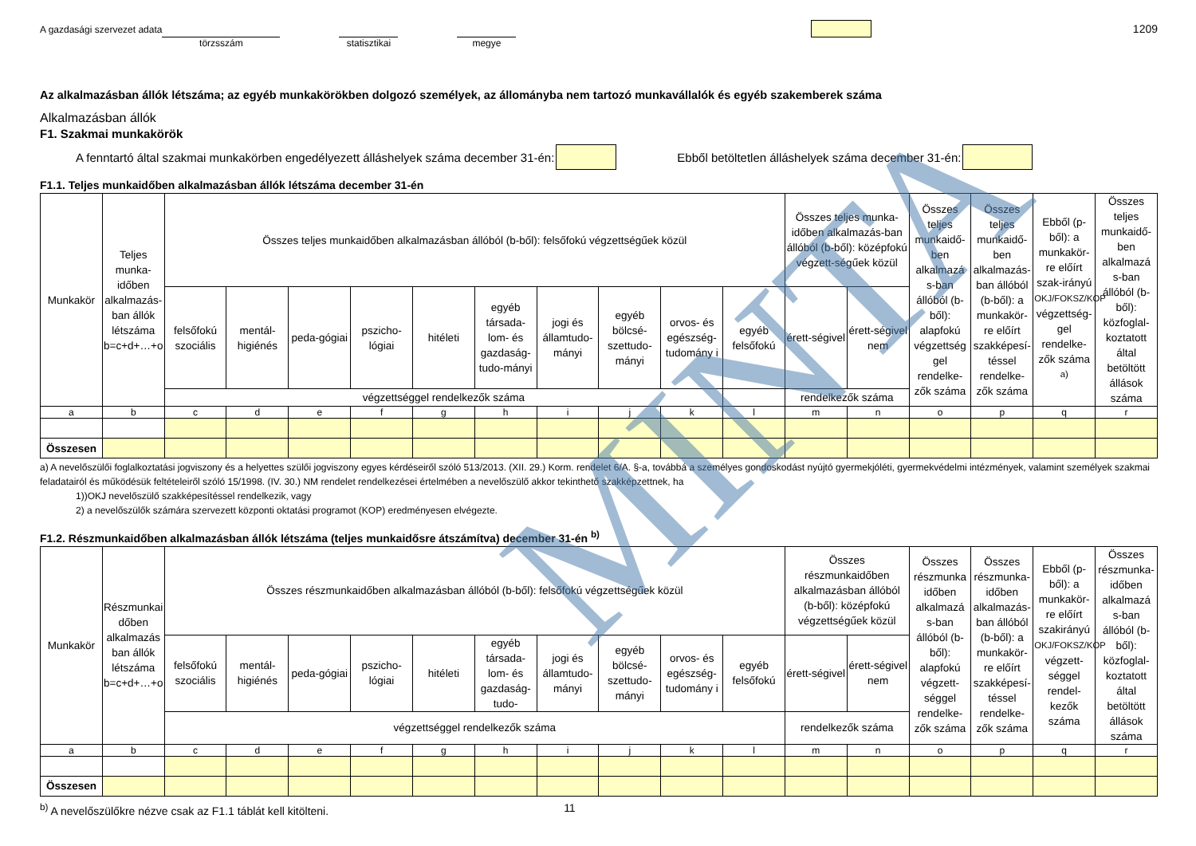A gazdasági szervezet adata törzsszám statisztikai megye 1209
Az alkalmazásban állók létszáma; az egyéb munkakörökben dolgozó személyek, az állományba nem tartozó munkavállalók és egyéb szakemberek száma
Alkalmazásban állók
F1. Szakmai munkakörök
A fenntartó által szakmai munkakörben engedélyezett álláshelyek száma december 31-én: Ebből betöltetlen álláshelyek száma december 31-én:
F1.1. Teljes munkaidőben alkalmazásban állók létszáma december 31-én
| Munkakör | Teljes munka-időben alkalmazás-ban állók létszáma b=c+d+…+o | Összes teljes munkaidőben alkalmazásban állóból (b-ből): felsőfokú végzettségűek közül | | | | | | | | | | Összes teljes munka-időben alkalmazás-ban állóból (b-ből): középfokú végzett-ségűek közül | | Összes teljes munkaidő-ben alkalmazá s-ban állóból (b-ből): alapfokú végzettség gel rendelke-zők száma | Összes teljes munkaidő-ben alkalmazás-ban állóból (b-ből): a munkakör-re előírt szakképesí-téssel rendelke-zők száma | Ebből (p-ből): a munkakör-re előírt szak-irányú OKJ/FOKSZ/KOP végzettség-gel rendelke-zők száma <sup>a)</sup> | Összes teljes munkaidő-ben alkalmazá s-ban állóból (b-ből): közfoglal-koztatott által betöltött állások száma |
| --- | --- | --- | --- | --- | --- | --- | --- | --- | --- | --- | --- | --- | --- | --- | --- | --- | --- |
| | | felsőfokú szociális | mentál-higiénés | peda-gógiai | pszicho-lógiai | hitéleti | egyéb társada-lom- és gazdaság-tudo-mányi | jogi és államtudo-mányi | egyéb bölcsé-szettudo-mányi | orvos- és egészség-tudomány i | egyéb felsőfokú | érett-ségivel | érett-ségivel nem | | | | |
| | | végzettséggel rendelkezők száma | | | | | | | | | | rendelkezők száma | | | | | |
| a | b | c | d | e | f | g | h | i | j | k | l | m | n | o | p | q | r |
| Összesen | | | | | | | | | | | | | | | | | |
a) A nevelőszülői foglalkoztatási jogviszony és a helyettes szülői jogviszony egyes kérdéseiről szóló 513/2013. (XII. 29.) Korm. rendelet 6/A. §-a, továbbá a személyes gondoskodást nyújtó gyermekjóléti, gyermekvédelmi intézmények, valamint személyek szakmai feladatairól és működésük feltételeiről szóló 15/1998. (IV. 30.) NM rendelet rendelkezései értelmében a nevelőszülő akkor tekinthető szakképzettnek, ha
1))OKJ nevelőszülő szakképesítéssel rendelkezik, vagy
2) a nevelőszülők számára szervezett központi oktatási programot (KOP) eredményesen elvégezte.
F1.2. Részmunkaidőben alkalmazásban állók létszáma (teljes munkaidősre átszámítva) december 31-én <sup>b)</sup>
| Munkakör | Részmunkai dőben alkalmazás ban állók létszáma b=c+d+…+o | Összes részmunkaidőben alkalmazásban állóból (b-ből): felsőfokú végzettségűek közül | | | | | | | | | | Összes részmunkaidőben alkalmazásban állóból (b-ből): középfokú végzettségűek közül | | Összes részmunka időben alkalmazá s-ban állóból (b-ből): alapfokú végzett-séggel rendelke-zők száma | Összes részmunka-időben alkalmazás-ban állóból (b-ből): a munkakör-re előírt szakképesí-téssel rendelke-zők száma | Ebből (p-ből): a munkakör-re előírt szakirányú OKJ/FOKSZ/KOP végzett-séggel rendel-kezők száma | Összes részmunka-időben alkalmazá s-ban állóból (b-ből): közfoglal-koztatott által betöltött állások száma |
| --- | --- | --- | --- | --- | --- | --- | --- | --- | --- | --- | --- | --- | --- | --- | --- | --- | --- |
| | | felsőfokú szociális | mentál-higiénés | peda-gógiai | pszicho-lógiai | hitéleti | egyéb társada-lom- és gazdaság-tudo- | jogi és államtudo-mányi | egyéb bölcsé-szettudo-mányi | orvos- és egészség-tudomány i | egyéb felsőfokú | érett-ségivel | érett-ségivel nem | | | | |
| | | végzettséggel rendelkezők száma | | | | | | | | | | rendelkezők száma | | | | | |
| a | b | c | d | e | f | g | h | i | j | k | l | m | n | o | p | q | r |
| Összesen | | | | | | | | | | | | | | | | | |
<sup>b)</sup> A nevelőszülőkre nézve csak az F1.1 táblát kell kitölteni. 11
MINTA